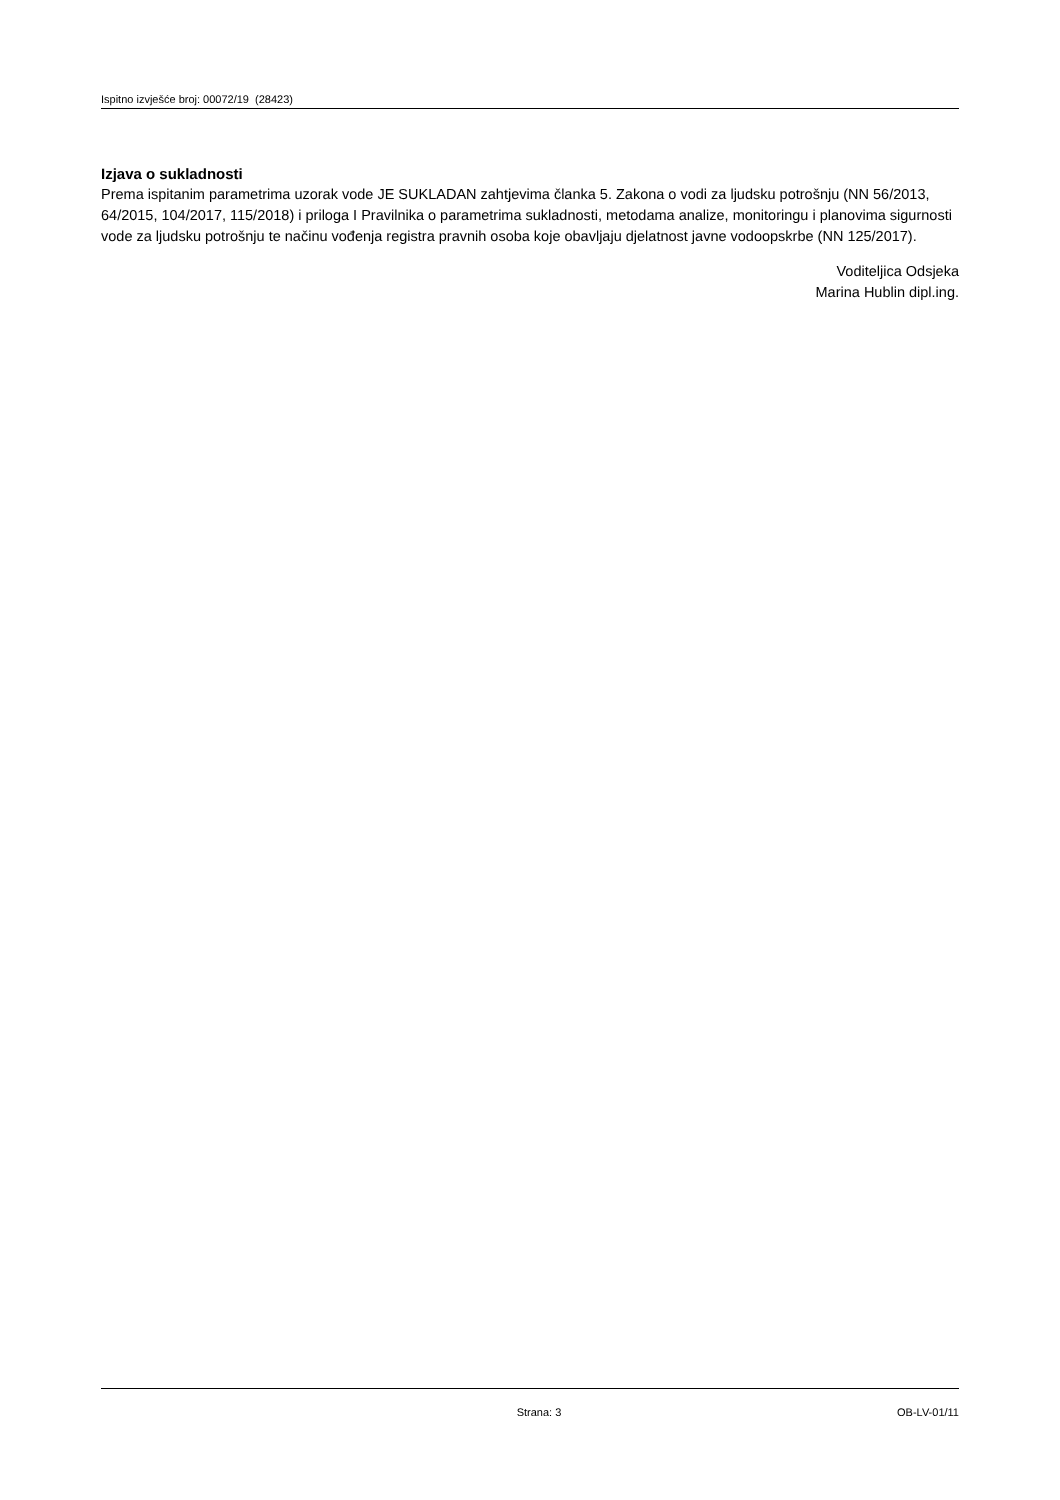Ispitno izvješće broj: 00072/19 (28423)
Izjava o sukladnosti
Prema ispitanim parametrima uzorak vode JE SUKLADAN zahtjevima članka 5. Zakona o vodi za ljudsku potrošnju (NN 56/2013, 64/2015, 104/2017, 115/2018) i priloga I Pravilnika o parametrima sukladnosti, metodama analize, monitoringu i planovima sigurnosti vode za ljudsku potrošnju te načinu vođenja registra pravnih osoba koje obavljaju djelatnost javne vodoopskrbe (NN 125/2017).
Voditeljica Odsjeka
Marina Hublin dipl.ing.
Strana: 3 OB-LV-01/11